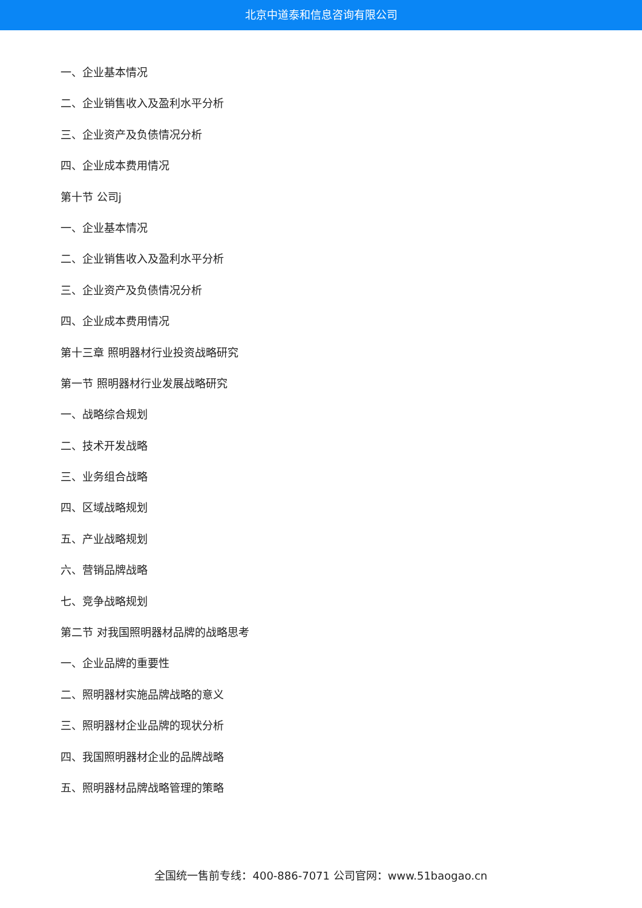北京中道泰和信息咨询有限公司
一、企业基本情况
二、企业销售收入及盈利水平分析
三、企业资产及负债情况分析
四、企业成本费用情况
第十节 公司j
一、企业基本情况
二、企业销售收入及盈利水平分析
三、企业资产及负债情况分析
四、企业成本费用情况
第十三章 照明器材行业投资战略研究
第一节 照明器材行业发展战略研究
一、战略综合规划
二、技术开发战略
三、业务组合战略
四、区域战略规划
五、产业战略规划
六、营销品牌战略
七、竞争战略规划
第二节 对我国照明器材品牌的战略思考
一、企业品牌的重要性
二、照明器材实施品牌战略的意义
三、照明器材企业品牌的现状分析
四、我国照明器材企业的品牌战略
五、照明器材品牌战略管理的策略
全国统一售前专线：400-886-7071 公司官网：www.51baogao.cn